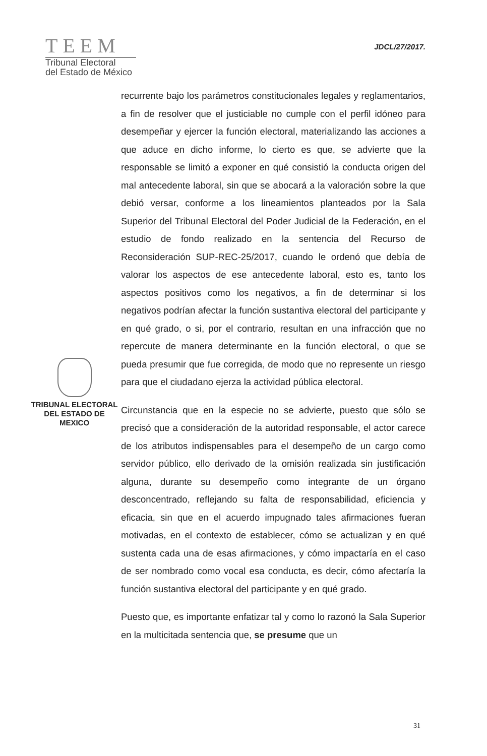TEEM
Tribunal Electoral
del Estado de México
JDCL/27/2017.
TRIBUNAL ELECTORAL
DEL ESTADO DE
MEXICO
recurrente bajo los parámetros constitucionales legales y reglamentarios, a fin de resolver que el justiciable no cumple con el perfil idóneo para desempeñar y ejercer la función electoral, materializando las acciones a que aduce en dicho informe, lo cierto es que, se advierte que la responsable se limitó a exponer en qué consistió la conducta origen del mal antecedente laboral, sin que se abocará a la valoración sobre la que debió versar, conforme a los lineamientos planteados por la Sala Superior del Tribunal Electoral del Poder Judicial de la Federación, en el estudio de fondo realizado en la sentencia del Recurso de Reconsideración SUP-REC-25/2017, cuando le ordenó que debía de valorar los aspectos de ese antecedente laboral, esto es, tanto los aspectos positivos como los negativos, a fin de determinar si los negativos podrían afectar la función sustantiva electoral del participante y en qué grado, o si, por el contrario, resultan en una infracción que no repercute de manera determinante en la función electoral, o que se pueda presumir que fue corregida, de modo que no represente un riesgo para que el ciudadano ejerza la actividad pública electoral.
Circunstancia que en la especie no se advierte, puesto que sólo se precisó que a consideración de la autoridad responsable, el actor carece de los atributos indispensables para el desempeño de un cargo como servidor público, ello derivado de la omisión realizada sin justificación alguna, durante su desempeño como integrante de un órgano desconcentrado, reflejando su falta de responsabilidad, eficiencia y eficacia, sin que en el acuerdo impugnado tales afirmaciones fueran motivadas, en el contexto de establecer, cómo se actualizan y en qué sustenta cada una de esas afirmaciones, y cómo impactaría en el caso de ser nombrado como vocal esa conducta, es decir, cómo afectaría la función sustantiva electoral del participante y en qué grado.
Puesto que, es importante enfatizar tal y como lo razonó la Sala Superior en la multicitada sentencia que, se presume que un
31